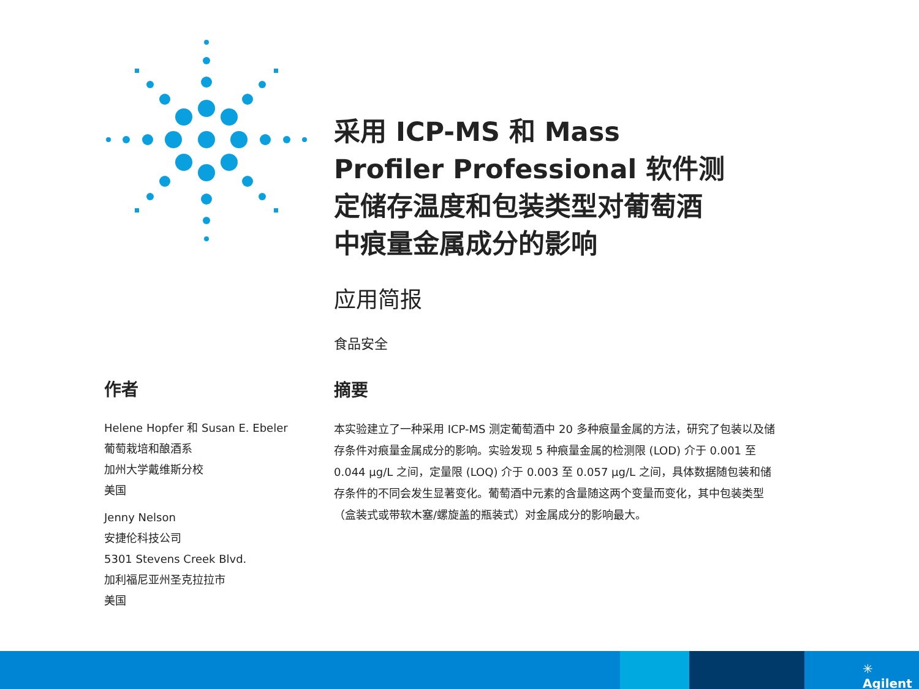采用 ICP-MS 和 Mass Profiler Professional 软件测定储存温度和包装类型对葡萄酒中痕量金属成分的影响
应用简报
食品安全
作者
Helene Hopfer 和 Susan E. Ebeler
葡萄栽培和酿酒系
加州大学戴维斯分校
美国
Jenny Nelson
安捷伦科技公司
5301 Stevens Creek Blvd.
加利福尼亚州圣克拉拉市
美国
摘要
本实验建立了一种采用 ICP-MS 测定葡萄酒中 20 多种痕量金属的方法，研究了包装以及储存条件对痕量金属成分的影响。实验发现 5 种痕量金属的检测限 (LOD) 介于 0.001 至 0.044 µg/L 之间，定量限 (LOQ) 介于 0.003 至 0.057 µg/L 之间，具体数据随包装和储存条件的不同会发生显著变化。葡萄酒中元素的含量随这两个变量而变化，其中包装类型（盒装式或带软木塞/螺旋盖的瓶装式）对金属成分的影响最大。
✳ Agilent